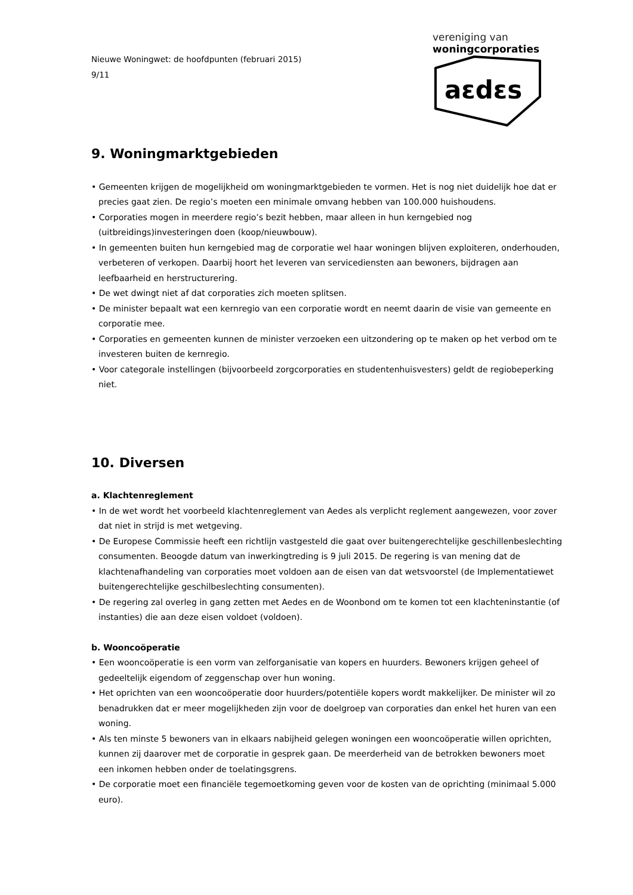Nieuwe Woningwet: de hoofdpunten (februari 2015)
9/11
vereniging van
woningcorporaties
aɛdɛs
9. Woningmarktgebieden
• Gemeenten krijgen de mogelijkheid om woningmarktgebieden te vormen. Het is nog niet duidelijk hoe dat er precies gaat zien. De regio’s moeten een minimale omvang hebben van 100.000 huishoudens.
• Corporaties mogen in meerdere regio’s bezit hebben, maar alleen in hun kerngebied nog (uitbreidings)investeringen doen (koop/nieuwbouw).
• In gemeenten buiten hun kerngebied mag de corporatie wel haar woningen blijven exploiteren, onderhouden, verbeteren of verkopen. Daarbij hoort het leveren van servicediensten aan bewoners, bijdragen aan leefbaarheid en herstructurering.
• De wet dwingt niet af dat corporaties zich moeten splitsen.
• De minister bepaalt wat een kernregio van een corporatie wordt en neemt daarin de visie van gemeente en corporatie mee.
• Corporaties en gemeenten kunnen de minister verzoeken een uitzondering op te maken op het verbod om te investeren buiten de kernregio.
• Voor categorale instellingen (bijvoorbeeld zorgcorporaties en studentenhuisvesters) geldt de regiobeperking niet.
10. Diversen
a. Klachtenreglement
• In de wet wordt het voorbeeld klachtenreglement van Aedes als verplicht reglement aangewezen, voor zover dat niet in strijd is met wetgeving.
• De Europese Commissie heeft een richtlijn vastgesteld die gaat over buitengerechtelijke geschillenbeslechting consumenten. Beoogde datum van inwerkingtreding is 9 juli 2015. De regering is van mening dat de klachtenafhandeling van corporaties moet voldoen aan de eisen van dat wetsvoorstel (de Implementatiewet buitengerechtelijke geschilbeslechting consumenten).
• De regering zal overleg in gang zetten met Aedes en de Woonbond om te komen tot een klachteninstantie (of instanties) die aan deze eisen voldoet (voldoen).
b. Wooncoöperatie
• Een wooncoöperatie is een vorm van zelforganisatie van kopers en huurders. Bewoners krijgen geheel of gedeeltelijk eigendom of zeggenschap over hun woning.
• Het oprichten van een wooncoöperatie door huurders/potentiële kopers wordt makkelijker. De minister wil zo benadrukken dat er meer mogelijkheden zijn voor de doelgroep van corporaties dan enkel het huren van een woning.
• Als ten minste 5 bewoners van in elkaars nabijheid gelegen woningen een wooncoöperatie willen oprichten, kunnen zij daarover met de corporatie in gesprek gaan. De meerderheid van de betrokken bewoners moet een inkomen hebben onder de toelatingsgrens.
• De corporatie moet een financiële tegemoetkoming geven voor de kosten van de oprichting (minimaal 5.000 euro).